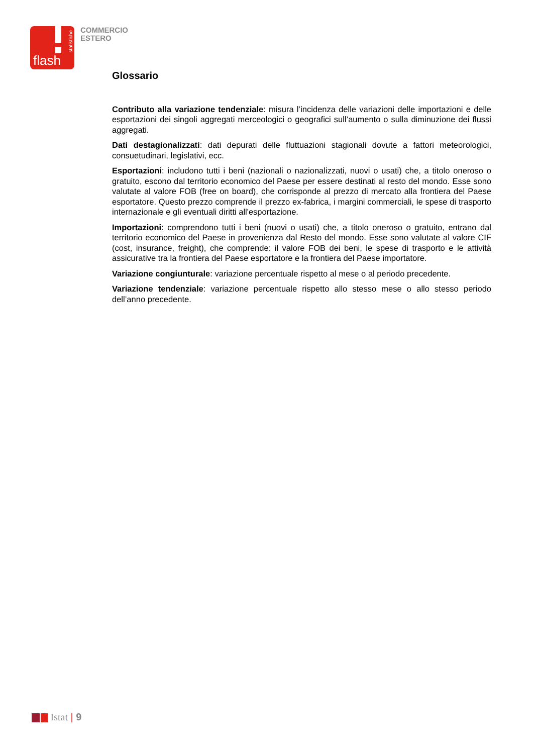statistiche
flash
COMMERCIO
ESTERO
Glossario
Contributo alla variazione tendenziale: misura l’incidenza delle variazioni delle importazioni e delle esportazioni dei singoli aggregati merceologici o geografici sull’aumento o sulla diminuzione dei flussi aggregati.
Dati destagionalizzati: dati depurati delle fluttuazioni stagionali dovute a fattori meteorologici, consuetudinari, legislativi, ecc.
Esportazioni: includono tutti i beni (nazionali o nazionalizzati, nuovi o usati) che, a titolo oneroso o gratuito, escono dal territorio economico del Paese per essere destinati al resto del mondo. Esse sono valutate al valore FOB (free on board), che corrisponde al prezzo di mercato alla frontiera del Paese esportatore. Questo prezzo comprende il prezzo ex-fabrica, i margini commerciali, le spese di trasporto internazionale e gli eventuali diritti all'esportazione.
Importazioni: comprendono tutti i beni (nuovi o usati) che, a titolo oneroso o gratuito, entrano dal territorio economico del Paese in provenienza dal Resto del mondo. Esse sono valutate al valore CIF (cost, insurance, freight), che comprende: il valore FOB dei beni, le spese di trasporto e le attività assicurative tra la frontiera del Paese esportatore e la frontiera del Paese importatore.
Variazione congiunturale: variazione percentuale rispetto al mese o al periodo precedente.
Variazione tendenziale: variazione percentuale rispetto allo stesso mese o allo stesso periodo dell’anno precedente.
Istat | 9